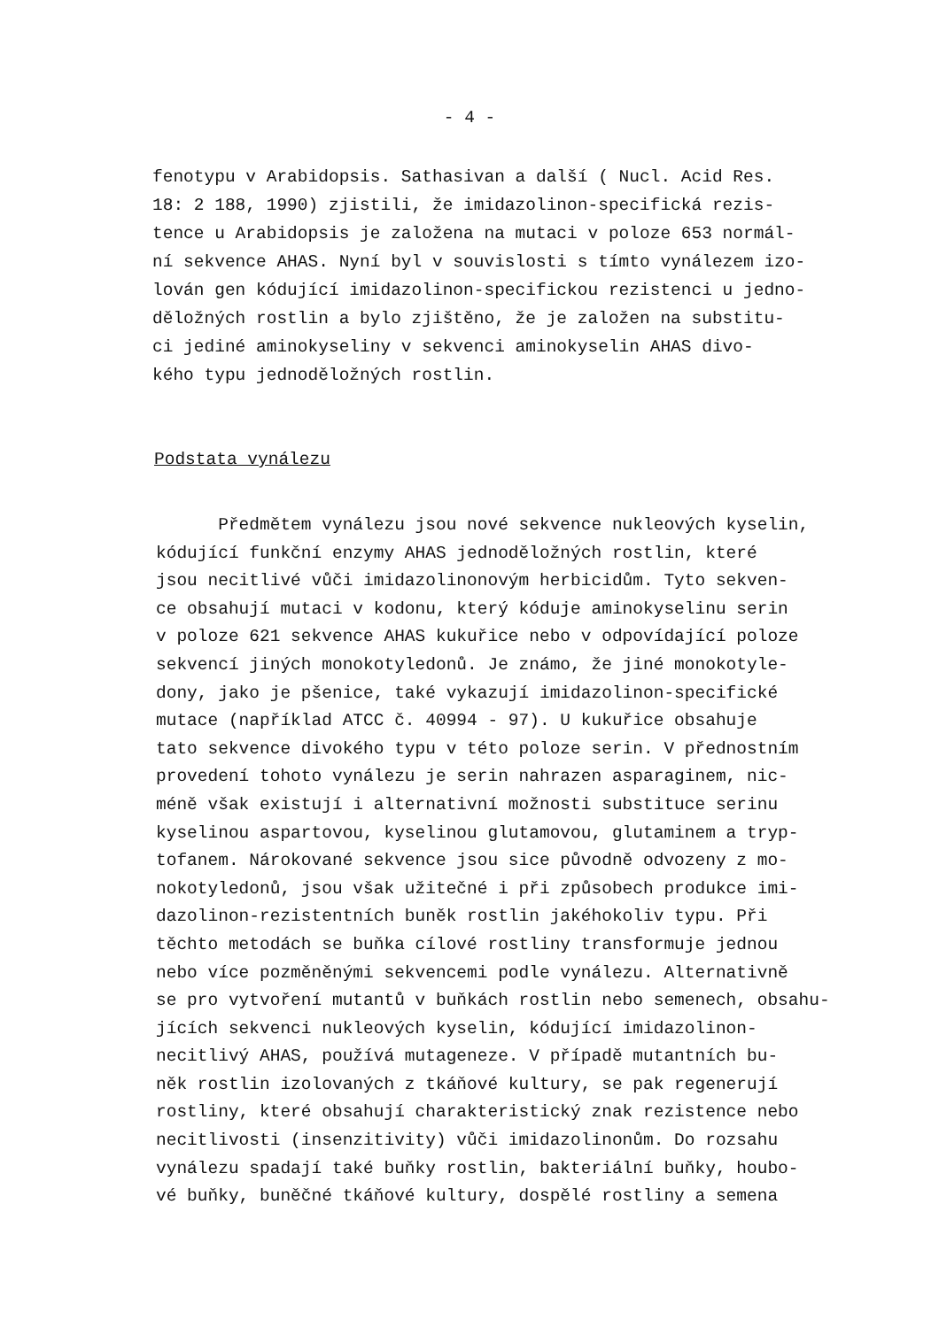- 4 -
fenotypu v Arabidopsis. Sathasivan a další ( Nucl. Acid Res.
18: 2 188, 1990) zjistili, že imidazolinon-specifická rezis-
tence u Arabidopsis je založena na mutaci v poloze 653 normál-
ní sekvence AHAS. Nyní byl v souvislosti s tímto vynálezem izo-
lován gen kódující imidazolinon-specifickou rezistenci u jedno-
děložných rostlin a bylo zjištěno, že je založen na substitu-
ci jediné aminokyseliny v sekvenci aminokyselin AHAS divo-
kého typu jednoděložných rostlin.
Podstata vynálezu
Předmětem vynálezu jsou nové sekvence nukleových kyselin,
kódující funkční enzymy AHAS jednoděložných rostlin, které
jsou necitlivé vůči imidazolinonovým herbicidům. Tyto sekven-
ce obsahují mutaci v kodonu, který kóduje aminokyselinu serin
v poloze 621 sekvence AHAS kukuřice nebo v odpovídající poloze
sekvencí jiných monokotyledonů. Je známo, že jiné monokotyle-
dony, jako je pšenice, také vykazují imidazolinon-specifické
mutace (například ATCC č. 40994 - 97). U kukuřice obsahuje
tato sekvence divokého typu v této poloze serin. V přednostním
provedení tohoto vynálezu je serin nahrazen asparaginem, nic-
méně však existují i alternativní možnosti substituce serinu
kyselinou aspartovou, kyselinou glutamovou, glutaminem a tryp-
tofanem. Nárokované sekvence jsou sice původně odvozeny z mo-
nokotyledonů, jsou však užitečné i při způsobech produkce imi-
dazolinon-rezistentních buněk rostlin jakéhokoliv typu. Při
těchto metodách se buňka cílové rostliny transformuje jednou
nebo více pozměněnými sekvencemi podle vynálezu. Alternativně
se pro vytvoření mutantů v buňkách rostlin nebo semenech, obsahu-
jících sekvenci nukleových kyselin, kódující imidazolinon-
necitlivý AHAS, používá mutageneze. V případě mutantních bu-
něk rostlin izolovaných z tkáňové kultury, se pak regenerují
rostliny, které obsahují charakteristický znak rezistence nebo
necitlivosti (insenzitivity) vůči imidazolinonům. Do rozsahu
vynálezu spadají také buňky rostlin, bakteriální buňky, houbo-
vé buňky, buněčné tkáňové kultury, dospělé rostliny a semena